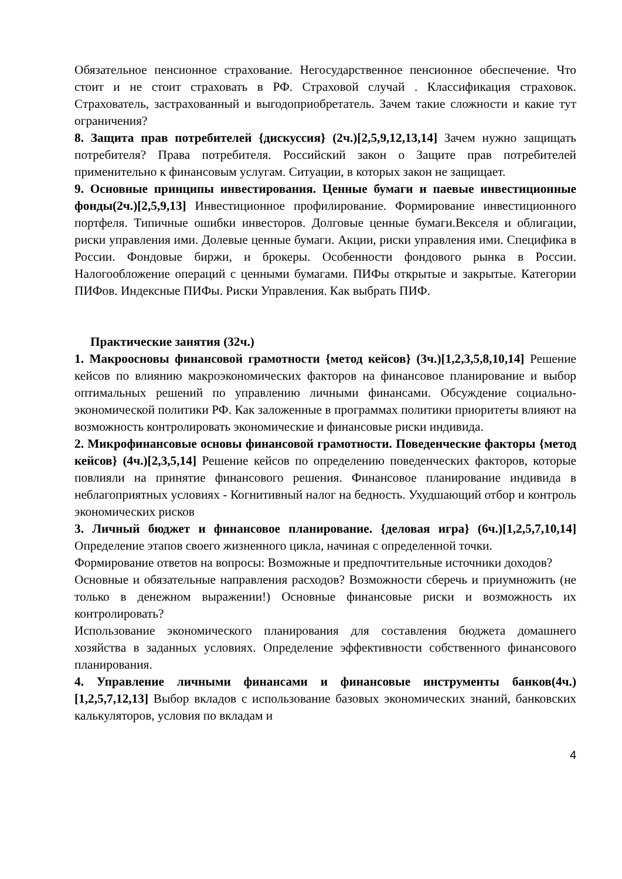Обязательное пенсионное страхование. Негосударственное пенсионное обеспечение. Что стоит и не стоит страховать в РФ. Страховой случай . Классификация страховок. Страхователь, застрахованный и выгодоприобретатель. Зачем такие сложности и какие тут ограничения?
8. Защита прав потребителей {дискуссия} (2ч.)[2,5,9,12,13,14] Зачем нужно защищать потребителя? Права потребителя. Российский закон о Защите прав потребителей применительно к финансовым услугам. Ситуации, в которых закон не защищает.
9. Основные принципы инвестирования. Ценные бумаги и паевые инвестиционные фонды(2ч.)[2,5,9,13] Инвестиционное профилирование. Формирование инвестиционного портфеля. Типичные ошибки инвесторов. Долговые ценные бумаги.Векселя и облигации, риски управления ими. Долевые ценные бумаги. Акции, риски управления ими. Специфика в России. Фондовые биржи, и брокеры. Особенности фондового рынка в России. Налогообложение операций с ценными бумагами. ПИФы открытые и закрытые. Категории ПИФов. Индексные ПИФы. Риски Управления. Как выбрать ПИФ.
Практические занятия (32ч.)
1. Макроосновы финансовой грамотности {метод кейсов} (3ч.)[1,2,3,5,8,10,14] Решение кейсов по влиянию макроэкономических факторов на финансовое планирование и выбор оптимальных решений по управлению личными финансами. Обсуждение социально-экономической политики РФ. Как заложенные в программах политики приоритеты влияют на возможность контролировать экономические и финансовые риски индивида.
2. Микрофинансовые основы финансовой грамотности. Поведенческие факторы {метод кейсов} (4ч.)[2,3,5,14] Решение кейсов по определению поведенческих факторов, которые повлияли на принятие финансового решения. Финансовое планирование индивида в неблагоприятных условиях - Когнитивный налог на бедность. Ухудшающий отбор и контроль экономических рисков
3. Личный бюджет и финансовое планирование. {деловая игра} (6ч.)[1,2,5,7,10,14] Определение этапов своего жизненного цикла, начиная с определенной точки.
Формирование ответов на вопросы: Возможные и предпочтительные источники доходов?
Основные и обязательные направления расходов? Возможности сберечь и приумножить (не только в денежном выражении!) Основные финансовые риски и возможность их контролировать?
Использование экономического планирования для составления бюджета домашнего хозяйства в заданных условиях. Определение эффективности собственного финансового планирования.
4. Управление личными финансами и финансовые инструменты банков(4ч.)[1,2,5,7,12,13] Выбор вкладов с использование базовых экономических знаний, банковских калькуляторов, условия по вкладам и
4